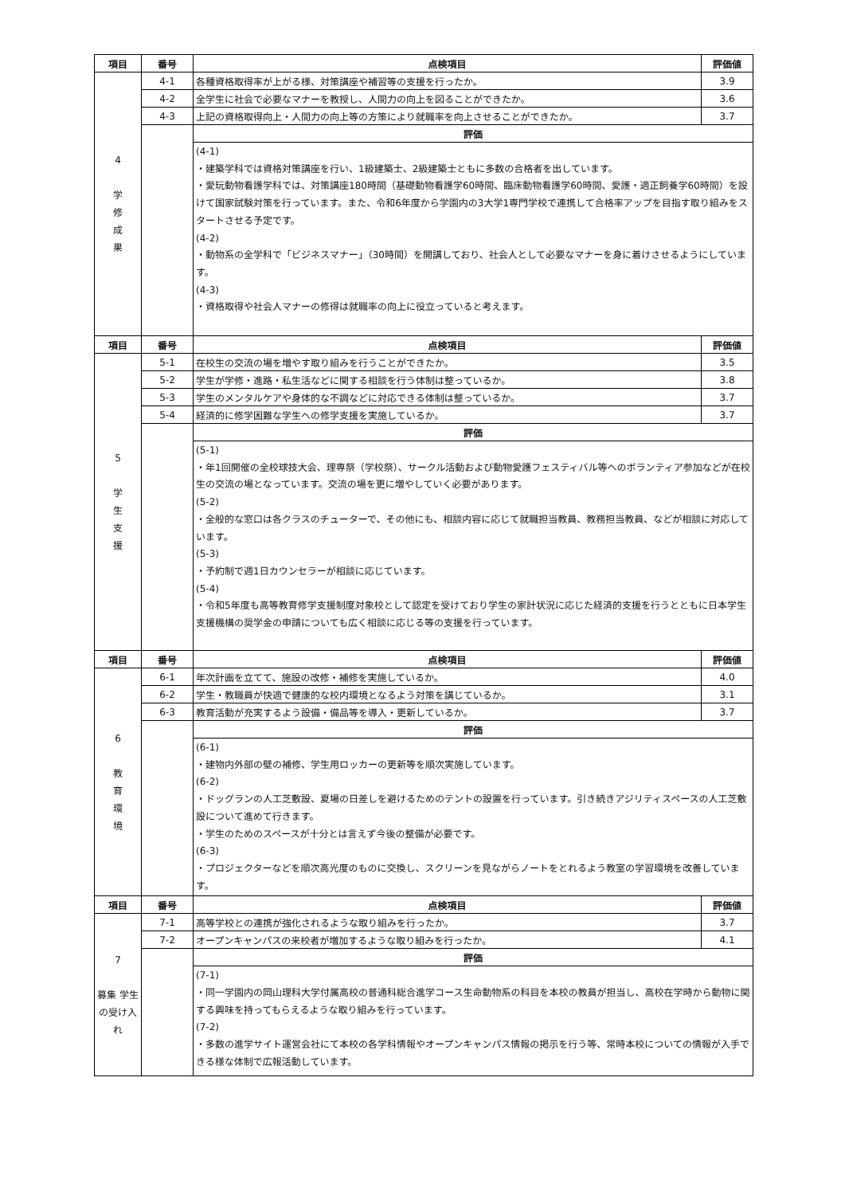| 項目 | 番号 | 点検項目 | 評価値 |
| --- | --- | --- | --- |
| 4 学 修 成 果 | 4-1 | 各種資格取得率が上がる様、対策講座や補習等の支援を行ったか。 | 3.9 |
| | 4-2 | 全学生に社会で必要なマナーを教授し、人間力の向上を図ることができたか。 | 3.6 |
| | 4-3 | 上記の資格取得向上・人間力の向上等の方策により就職率を向上させることができたか。 | 3.7 |
| | | 評価 | |
| | | (4-1) ・建築学科では資格対策講座を行い、1級建築士、2級建築士ともに多数の合格者を出しています。 ・愛玩動物看護学科では、対策講座180時間（基礎動物看護学60時間、臨床動物看護学60時間、愛護・適正飼養学60時間）を設けて国家試験対策を行っています。また、令和6年度から学園内の3大学1専門学校で連携して合格率アップを目指す取り組みをスタートさせる予定です。 (4-2) ・動物系の全学科で「ビジネスマナー」（30時間）を開講しており、社会人として必要なマナーを身に着けさせるようにしています。 (4-3) ・資格取得や社会人マナーの修得は就職率の向上に役立っていると考えます。 | |
| 項目 | 番号 | 点検項目 | 評価値 |
| 5 学 生 支 援 | 5-1 | 在校生の交流の場を増やす取り組みを行うことができたか。 | 3.5 |
| | 5-2 | 学生が学修・進路・私生活などに関する相談を行う体制は整っているか。 | 3.8 |
| | 5-3 | 学生のメンタルケアや身体的な不調などに対応できる体制は整っているか。 | 3.7 |
| | 5-4 | 経済的に修学困難な学生への修学支援を実施しているか。 | 3.7 |
| | | 評価 | |
| | | (5-1) ・年1回開催の全校球技大会、理専祭（学校祭）、サークル活動および動物愛護フェスティバル等へのボランティア参加などが在校生の交流の場となっています。交流の場を更に増やしていく必要があります。 (5-2) ・全般的な窓口は各クラスのチューターで、その他にも、相談内容に応じて就職担当教員、教務担当教員、などが相談に対応しています。 (5-3) ・予約制で週1日カウンセラーが相談に応じています。 (5-4) ・令和5年度も高等教育修学支援制度対象校として認定を受けており学生の家計状況に応じた経済的支援を行うとともに日本学生支援機構の奨学金の申請についても広く相談に応じる等の支援を行っています。 | |
| 項目 | 番号 | 点検項目 | 評価値 |
| 6 教 育 環 境 | 6-1 | 年次計画を立てて、施設の改修・補修を実施しているか。 | 4.0 |
| | 6-2 | 学生・教職員が快適で健康的な校内環境となるよう対策を講じているか。 | 3.1 |
| | 6-3 | 教育活動が充実するよう設備・備品等を導入・更新しているか。 | 3.7 |
| | | 評価 | |
| | | (6-1) ・建物内外部の壁の補修、学生用ロッカーの更新等を順次実施しています。 (6-2) ・ドッグランの人工芝敷設、夏場の日差しを避けるためのテントの設置を行っています。引き続きアジリティスペースの人工芝敷設について進めて行きます。 ・学生のためのスペースが十分とは言えず今後の整備が必要です。 (6-3) ・プロジェクターなどを順次高光度のものに交換し、スクリーンを見ながらノートをとれるよう教室の学習環境を改善しています。 | |
| 項目 | 番号 | 点検項目 | 評価値 |
| 7 募集 学生の受け入れ | 7-1 | 高等学校との連携が強化されるような取り組みを行ったか。 | 3.7 |
| | 7-2 | オープンキャンパスの来校者が増加するような取り組みを行ったか。 | 4.1 |
| | | 評価 | |
| | | (7-1) ・同一学園内の岡山理科大学付属高校の普通科総合進学コース生命動物系の科目を本校の教員が担当し、高校在学時から動物に関する興味を持ってもらえるような取り組みを行っています。 (7-2) ・多数の進学サイト運営会社にて本校の各学科情報やオープンキャンパス情報の掲示を行う等、常時本校についての情報が入手できる様な体制で広報活動しています。 | |